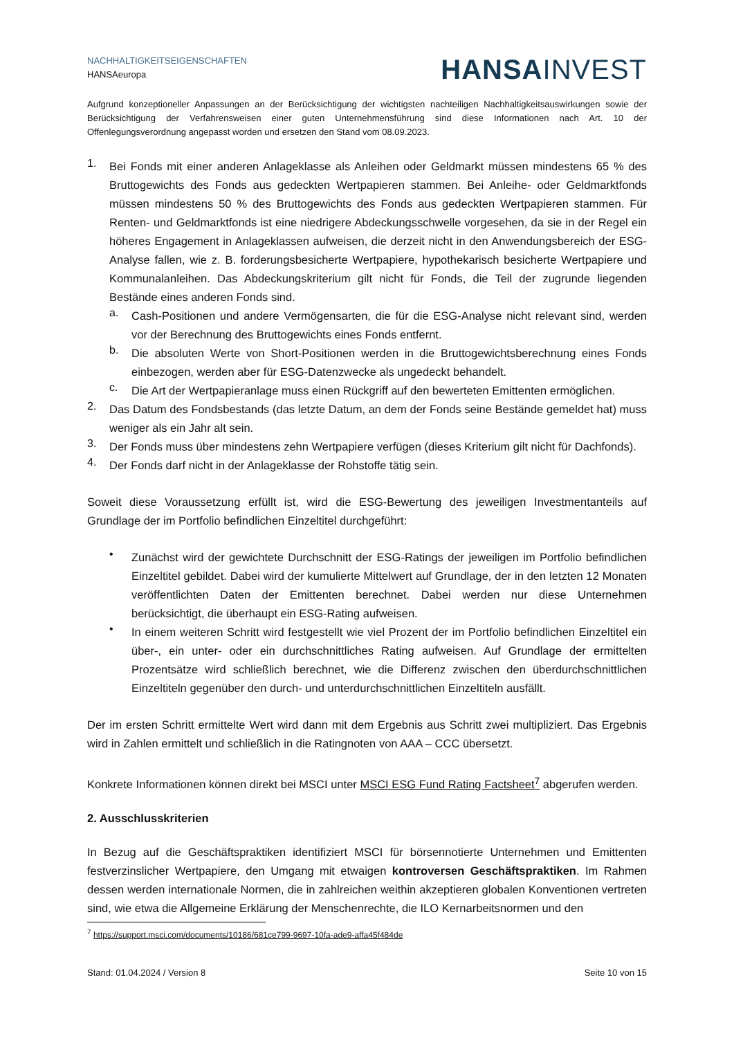NACHHALTIGKEITSEIGENSCHAFTEN
HANSAeuropa
HANSA INVEST
Aufgrund konzeptioneller Anpassungen an der Berücksichtigung der wichtigsten nachteiligen Nachhaltigkeitsauswirkungen sowie der Berücksichtigung der Verfahrensweisen einer guten Unternehmensführung sind diese Informationen nach Art. 10 der Offenlegungsverordnung angepasst worden und ersetzen den Stand vom 08.09.2023.
1.
Bei Fonds mit einer anderen Anlageklasse als Anleihen oder Geldmarkt müssen mindestens 65 % des Bruttogewichts des Fonds aus gedeckten Wertpapieren stammen. Bei Anleihe- oder Geldmarktfonds müssen mindestens 50 % des Bruttogewichts des Fonds aus gedeckten Wertpapieren stammen. Für Renten- und Geldmarktfonds ist eine niedrigere Abdeckungsschwelle vorgesehen, da sie in der Regel ein höheres Engagement in Anlageklassen aufweisen, die derzeit nicht in den Anwendungsbereich der ESG-Analyse fallen, wie z. B. forderungsbesicherte Wertpapiere, hypothekarisch besicherte Wertpapiere und Kommunalanleihen. Das Abdeckungskriterium gilt nicht für Fonds, die Teil der zugrunde liegenden Bestände eines anderen Fonds sind.
a.
Cash-Positionen und andere Vermögensarten, die für die ESG-Analyse nicht relevant sind, werden vor der Berechnung des Bruttogewichts eines Fonds entfernt.
b.
Die absoluten Werte von Short-Positionen werden in die Bruttogewichtsberechnung eines Fonds einbezogen, werden aber für ESG-Datenzwecke als ungedeckt behandelt.
c.
Die Art der Wertpapieranlage muss einen Rückgriff auf den bewerteten Emittenten ermöglichen.
2.
Das Datum des Fondsbestands (das letzte Datum, an dem der Fonds seine Bestände gemeldet hat) muss weniger als ein Jahr alt sein.
3.
Der Fonds muss über mindestens zehn Wertpapiere verfügen (dieses Kriterium gilt nicht für Dachfonds).
4.
Der Fonds darf nicht in der Anlageklasse der Rohstoffe tätig sein.
Soweit diese Voraussetzung erfüllt ist, wird die ESG-Bewertung des jeweiligen Investmentanteils auf Grundlage der im Portfolio befindlichen Einzeltitel durchgeführt:
•
Zunächst wird der gewichtete Durchschnitt der ESG-Ratings der jeweiligen im Portfolio befindlichen Einzeltitel gebildet. Dabei wird der kumulierte Mittelwert auf Grundlage, der in den letzten 12 Monaten veröffentlichten Daten der Emittenten berechnet. Dabei werden nur diese Unternehmen berücksichtigt, die überhaupt ein ESG-Rating aufweisen.
•
In einem weiteren Schritt wird festgestellt wie viel Prozent der im Portfolio befindlichen Einzeltitel ein über-, ein unter- oder ein durchschnittliches Rating aufweisen. Auf Grundlage der ermittelten Prozentsätze wird schließlich berechnet, wie die Differenz zwischen den überdurchschnittlichen Einzeltiteln gegenüber den durch- und unterdurchschnittlichen Einzeltiteln ausfällt.
Der im ersten Schritt ermittelte Wert wird dann mit dem Ergebnis aus Schritt zwei multipliziert. Das Ergebnis wird in Zahlen ermittelt und schließlich in die Ratingnoten von AAA – CCC übersetzt.
Konkrete Informationen können direkt bei MSCI unter MSCI ESG Fund Rating Factsheet<sup>7</sup> abgerufen werden.
2. Ausschlusskriterien
In Bezug auf die Geschäftspraktiken identifiziert MSCI für börsennotierte Unternehmen und Emittenten festverzinslicher Wertpapiere, den Umgang mit etwaigen kontroversen Geschäftspraktiken. Im Rahmen dessen werden internationale Normen, die in zahlreichen weithin akzeptieren globalen Konventionen vertreten sind, wie etwa die Allgemeine Erklärung der Menschenrechte, die ILO Kernarbeitsnormen und den
<sup>7</sup> https://support.msci.com/documents/10186/681ce799-9697-10fa-ade9-affa45f484de
Stand: 01.04.2024 / Version 8 Seite 10 von 15